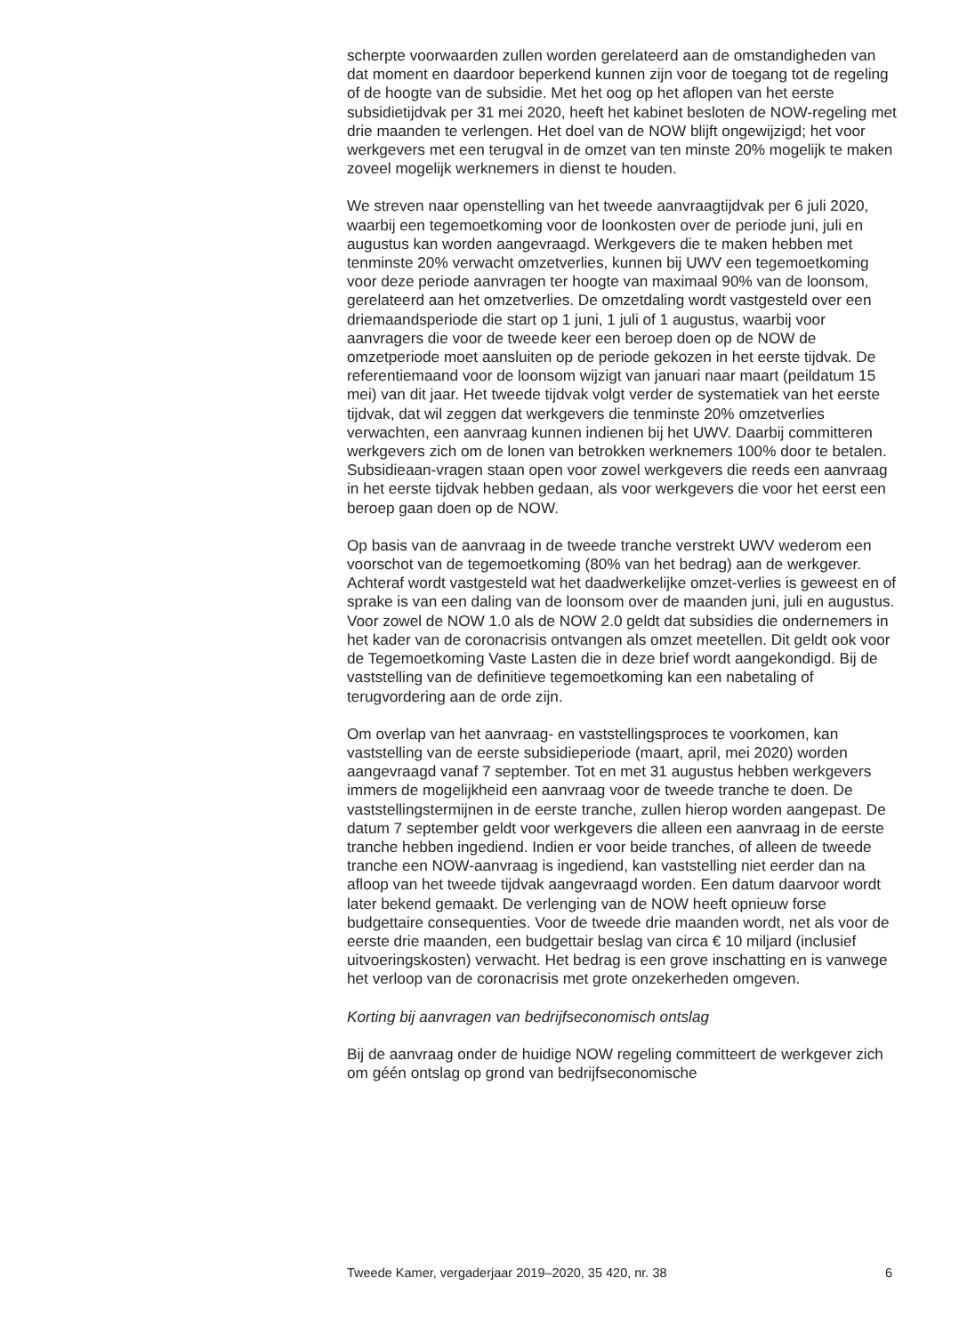scherpte voorwaarden zullen worden gerelateerd aan de omstandigheden van dat moment en daardoor beperkend kunnen zijn voor de toegang tot de regeling of de hoogte van de subsidie. Met het oog op het aflopen van het eerste subsidietijdvak per 31 mei 2020, heeft het kabinet besloten de NOW-regeling met drie maanden te verlengen. Het doel van de NOW blijft ongewijzigd; het voor werkgevers met een terugval in de omzet van ten minste 20% mogelijk te maken zoveel mogelijk werknemers in dienst te houden.
We streven naar openstelling van het tweede aanvraagtijdvak per 6 juli 2020, waarbij een tegemoetkoming voor de loonkosten over de periode juni, juli en augustus kan worden aangevraagd. Werkgevers die te maken hebben met tenminste 20% verwacht omzetverlies, kunnen bij UWV een tegemoetkoming voor deze periode aanvragen ter hoogte van maximaal 90% van de loonsom, gerelateerd aan het omzetverlies. De omzetdaling wordt vastgesteld over een driemaandsperiode die start op 1 juni, 1 juli of 1 augustus, waarbij voor aanvragers die voor de tweede keer een beroep doen op de NOW de omzetperiode moet aansluiten op de periode gekozen in het eerste tijdvak. De referentiemaand voor de loonsom wijzigt van januari naar maart (peildatum 15 mei) van dit jaar. Het tweede tijdvak volgt verder de systematiek van het eerste tijdvak, dat wil zeggen dat werkgevers die tenminste 20% omzetverlies verwachten, een aanvraag kunnen indienen bij het UWV. Daarbij committeren werkgevers zich om de lonen van betrokken werknemers 100% door te betalen. Subsidieaan-vragen staan open voor zowel werkgevers die reeds een aanvraag in het eerste tijdvak hebben gedaan, als voor werkgevers die voor het eerst een beroep gaan doen op de NOW.
Op basis van de aanvraag in de tweede tranche verstrekt UWV wederom een voorschot van de tegemoetkoming (80% van het bedrag) aan de werkgever. Achteraf wordt vastgesteld wat het daadwerkelijke omzet-verlies is geweest en of sprake is van een daling van de loonsom over de maanden juni, juli en augustus. Voor zowel de NOW 1.0 als de NOW 2.0 geldt dat subsidies die ondernemers in het kader van de coronacrisis ontvangen als omzet meetellen. Dit geldt ook voor de Tegemoetkoming Vaste Lasten die in deze brief wordt aangekondigd. Bij de vaststelling van de definitieve tegemoetkoming kan een nabetaling of terugvordering aan de orde zijn.
Om overlap van het aanvraag- en vaststellingsproces te voorkomen, kan vaststelling van de eerste subsidieperiode (maart, april, mei 2020) worden aangevraagd vanaf 7 september. Tot en met 31 augustus hebben werkgevers immers de mogelijkheid een aanvraag voor de tweede tranche te doen. De vaststellingstermijnen in de eerste tranche, zullen hierop worden aangepast. De datum 7 september geldt voor werkgevers die alleen een aanvraag in de eerste tranche hebben ingediend. Indien er voor beide tranches, of alleen de tweede tranche een NOW-aanvraag is ingediend, kan vaststelling niet eerder dan na afloop van het tweede tijdvak aangevraagd worden. Een datum daarvoor wordt later bekend gemaakt. De verlenging van de NOW heeft opnieuw forse budgettaire consequenties. Voor de tweede drie maanden wordt, net als voor de eerste drie maanden, een budgettair beslag van circa € 10 miljard (inclusief uitvoeringskosten) verwacht. Het bedrag is een grove inschatting en is vanwege het verloop van de coronacrisis met grote onzekerheden omgeven.
Korting bij aanvragen van bedrijfseconomisch ontslag
Bij de aanvraag onder de huidige NOW regeling committeert de werkgever zich om géén ontslag op grond van bedrijfseconomische
Tweede Kamer, vergaderjaar 2019–2020, 35 420, nr. 38 6